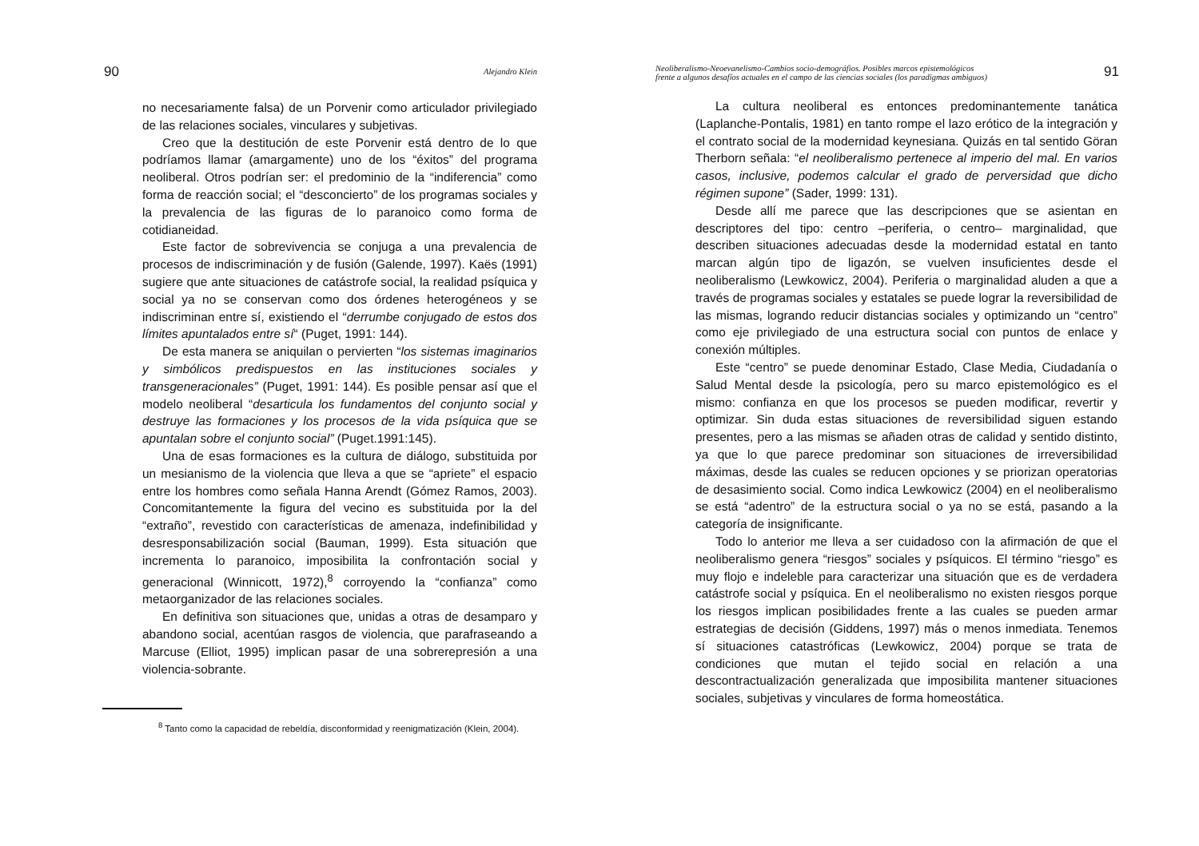90 Alejandro Klein
no necesariamente falsa) de un Porvenir como articulador privilegiado de las relaciones sociales, vinculares y subjetivas.
Creo que la destitución de este Porvenir está dentro de lo que podríamos llamar (amargamente) uno de los “éxitos” del programa neoliberal. Otros podrían ser: el predominio de la “indiferencia” como forma de reacción social; el “desconcierto” de los programas sociales y la prevalencia de las figuras de lo paranoico como forma de cotidianeidad.
Este factor de sobrevivencia se conjuga a una prevalencia de procesos de indiscriminación y de fusión (Galende, 1997). Kaës (1991) sugiere que ante situaciones de catástrofe social, la realidad psíquica y social ya no se conservan como dos órdenes heterogéneos y se indiscriminan entre sí, existiendo el “derrumbe conjugado de estos dos límites apuntalados entre sí“ (Puget, 1991: 144).
De esta manera se aniquilan o pervierten “los sistemas imaginarios y simbólicos predispuestos en las instituciones sociales y transgeneracionales” (Puget, 1991: 144). Es posible pensar así que el modelo neoliberal “desarticula los fundamentos del conjunto social y destruye las formaciones y los procesos de la vida psíquica que se apuntalan sobre el conjunto social” (Puget.1991:145).
Una de esas formaciones es la cultura de diálogo, substituida por un mesianismo de la violencia que lleva a que se “apriete” el espacio entre los hombres como señala Hanna Arendt (Gómez Ramos, 2003). Concomitantemente la figura del vecino es substituida por la del “extraño”, revestido con características de amenaza, indefinibilidad y desresponsabilización social (Bauman, 1999). Esta situación que incrementa lo paranoico, imposibilita la confrontación social y generacional (Winnicott, 1972),<sup>8</sup> corroyendo la “confianza” como metaorganizador de las relaciones sociales.
En definitiva son situaciones que, unidas a otras de desamparo y abandono social, acentúan rasgos de violencia, que parafraseando a Marcuse (Elliot, 1995) implican pasar de una sobrerepresión a una violencia-sobrante.
<sup>8</sup> Tanto como la capacidad de rebeldía, disconformidad y reenigmatización (Klein, 2004).
Neoliberalismo-Neoevanelismo-Cambios socio-demográfios. Posibles marcos epistemológicos
frente a algunos desafíos actuales en el campo de las ciencias sociales (los paradigmas ambiguos) 91
La cultura neoliberal es entonces predominantemente tanática (Laplanche-Pontalis, 1981) en tanto rompe el lazo erótico de la integración y el contrato social de la modernidad keynesiana. Quizás en tal sentido Göran Therborn señala: “el neoliberalismo pertenece al imperio del mal. En varios casos, inclusive, podemos calcular el grado de perversidad que dicho régimen supone” (Sader, 1999: 131).
Desde allí me parece que las descripciones que se asientan en descriptores del tipo: centro –periferia, o centro– marginalidad, que describen situaciones adecuadas desde la modernidad estatal en tanto marcan algún tipo de ligazón, se vuelven insuficientes desde el neoliberalismo (Lewkowicz, 2004). Periferia o marginalidad aluden a que a través de programas sociales y estatales se puede lograr la reversibilidad de las mismas, logrando reducir distancias sociales y optimizando un “centro” como eje privilegiado de una estructura social con puntos de enlace y conexión múltiples.
Este “centro” se puede denominar Estado, Clase Media, Ciudadanía o Salud Mental desde la psicología, pero su marco epistemológico es el mismo: confianza en que los procesos se pueden modificar, revertir y optimizar. Sin duda estas situaciones de reversibilidad siguen estando presentes, pero a las mismas se añaden otras de calidad y sentido distinto, ya que lo que parece predominar son situaciones de irreversibilidad máximas, desde las cuales se reducen opciones y se priorizan operatorias de desasimiento social. Como indica Lewkowicz (2004) en el neoliberalismo se está “adentro” de la estructura social o ya no se está, pasando a la categoría de insignificante.
Todo lo anterior me lleva a ser cuidadoso con la afirmación de que el neoliberalismo genera “riesgos” sociales y psíquicos. El término “riesgo” es muy flojo e indeleble para caracterizar una situación que es de verdadera catástrofe social y psíquica. En el neoliberalismo no existen riesgos porque los riesgos implican posibilidades frente a las cuales se pueden armar estrategias de decisión (Giddens, 1997) más o menos inmediata. Tenemos sí situaciones catastróficas (Lewkowicz, 2004) porque se trata de condiciones que mutan el tejido social en relación a una descontractualización generalizada que imposibilita mantener situaciones sociales, subjetivas y vinculares de forma homeostática.